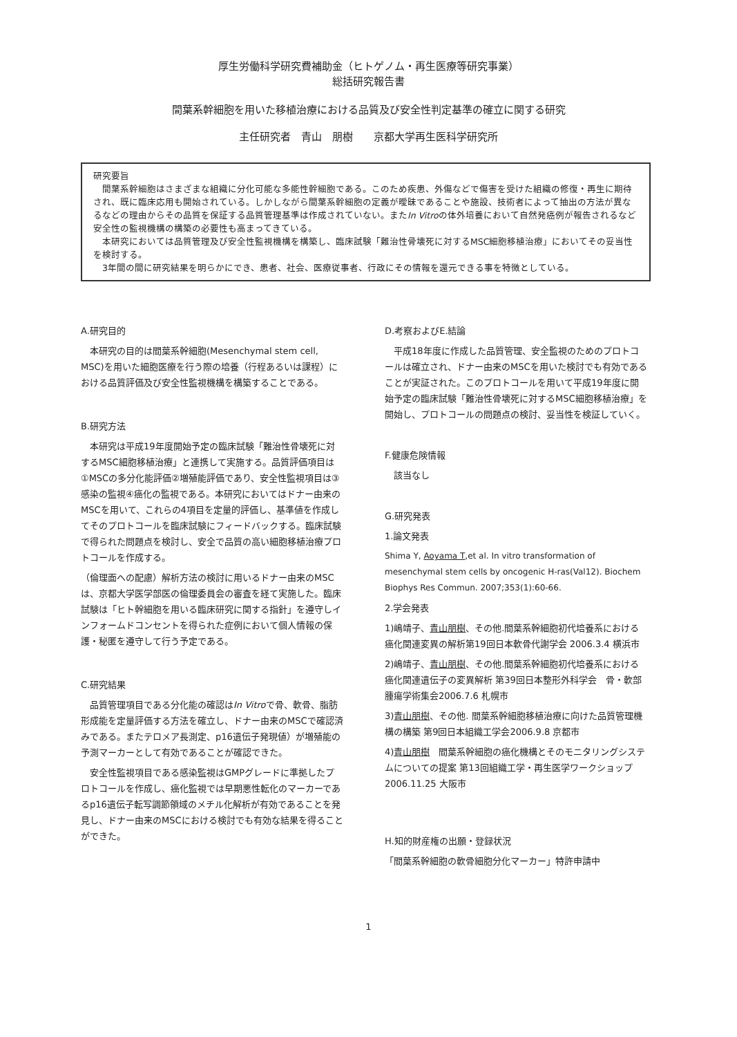厚生労働科学研究費補助金（ヒトゲノム・再生医療等研究事業）
総括研究報告書
間葉系幹細胞を用いた移植治療における品質及び安全性判定基準の確立に関する研究
主任研究者　青山　朋樹　　京都大学再生医科学研究所
研究要旨
　間葉系幹細胞はさまざまな組織に分化可能な多能性幹細胞である。このため疾患、外傷などで傷害を受けた組織の修復・再生に期待され、既に臨床応用も開始されている。しかしながら間葉系幹細胞の定義が曖昧であることや施設、技術者によって抽出の方法が異なるなどの理由からその品質を保証する品質管理基準は作成されていない。またIn Vitroの体外培養において自然発癌例が報告されるなど安全性の監視機構の構築の必要性も高まってきている。
　本研究においては品質管理及び安全性監視機構を構築し、臨床試験「難治性骨壊死に対するMSC細胞移植治療」においてその妥当性を検討する。
　3年間の間に研究結果を明らかにでき、患者、社会、医療従事者、行政にその情報を還元できる事を特徴としている。
A.研究目的
　本研究の目的は間葉系幹細胞(Mesenchymal stem cell, MSC)を用いた細胞医療を行う際の培養（行程あるいは課程）における品質評価及び安全性監視機構を構築することである。
B.研究方法
　本研究は平成19年度開始予定の臨床試験「難治性骨壊死に対するMSC細胞移植治療」と連携して実施する。品質評価項目は①MSCの多分化能評価②増殖能評価であり、安全性監視項目は③感染の監視④癌化の監視である。本研究においてはドナー由来のMSCを用いて、これらの4項目を定量的評価し、基準値を作成してそのプロトコールを臨床試験にフィードバックする。臨床試験で得られた問題点を検討し、安全で品質の高い細胞移植治療プロトコールを作成する。
（倫理面への配慮）解析方法の検討に用いるドナー由来のMSCは、京都大学医学部医の倫理委員会の審査を経て実施した。臨床試験は「ヒト幹細胞を用いる臨床研究に関する指針」を遵守しインフォームドコンセントを得られた症例において個人情報の保護・秘匿を遵守して行う予定である。
C.研究結果
　品質管理項目である分化能の確認はIn Vitroで骨、軟骨、脂肪形成能を定量評価する方法を確立し、ドナー由来のMSCで確認済みである。またテロメア長測定、p16遺伝子発現値）が増殖能の予測マーカーとして有効であることが確認できた。
　安全性監視項目である感染監視はGMPグレードに準拠したプロトコールを作成し、癌化監視では早期悪性転化のマーカーであるp16遺伝子転写調節領域のメチル化解析が有効であることを発見し、ドナー由来のMSCにおける検討でも有効な結果を得ることができた。
D.考察およびE.結論
　平成18年度に作成した品質管理、安全監視のためのプロトコールは確立され、ドナー由来のMSCを用いた検討でも有効であることが実証された。このプロトコールを用いて平成19年度に開始予定の臨床試験「難治性骨壊死に対するMSC細胞移植治療」を開始し、プロトコールの問題点の検討、妥当性を検証していく。
F.健康危険情報
　該当なし
G.研究発表
1.論文発表
Shima Y, Aoyama T,et al. In vitro transformation of mesenchymal stem cells by oncogenic H-ras(Val12). Biochem Biophys Res Commun. 2007;353(1):60-66.
2.学会発表
1)嶋靖子、青山朋樹、その他.間葉系幹細胞初代培養系における癌化関連変異の解析第19回日本軟骨代謝学会 2006.3.4 横浜市
2)嶋靖子、青山朋樹、その他.間葉系幹細胞初代培養系における癌化関連遺伝子の変異解析 第39回日本整形外科学会　骨・軟部腫瘍学術集会2006.7.6 札幌市
3)青山朋樹、その他. 間葉系幹細胞移植治療に向けた品質管理機構の構築 第9回日本組織工学会2006.9.8 京都市
4)青山朋樹　間葉系幹細胞の癌化機構とそのモニタリングシステムについての提案 第13回組織工学・再生医学ワークショップ　2006.11.25 大阪市
H.知的財産権の出願・登録状況
「間葉系幹細胞の軟骨細胞分化マーカー」特許申請中
1